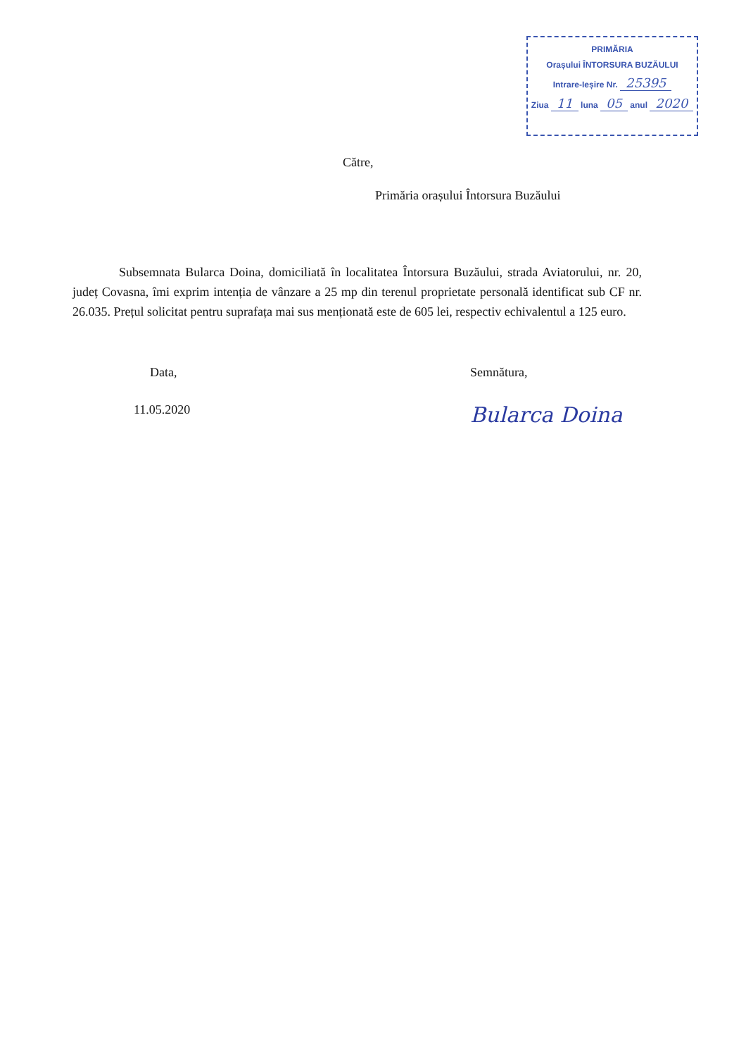PRIMĂRIA
Orașului ÎNTORSURA BUZĂULUI
Intrare-Ieșire Nr. 25395
Ziua 11 luna 05 anul 2020
Către,
Primăria orașului Întorsura Buzăului
Subsemnata Bularca Doina, domiciliată în localitatea Întorsura Buzăului, strada Aviatorului, nr. 20, județ Covasna, îmi exprim intenția de vânzare a 25 mp din terenul proprietate personală identificat sub CF nr. 26.035. Prețul solicitat pentru suprafața mai sus menționată este de 605 lei, respectiv echivalentul a 125 euro.
Data,
11.05.2020
Semnătura,
Bularca Doina